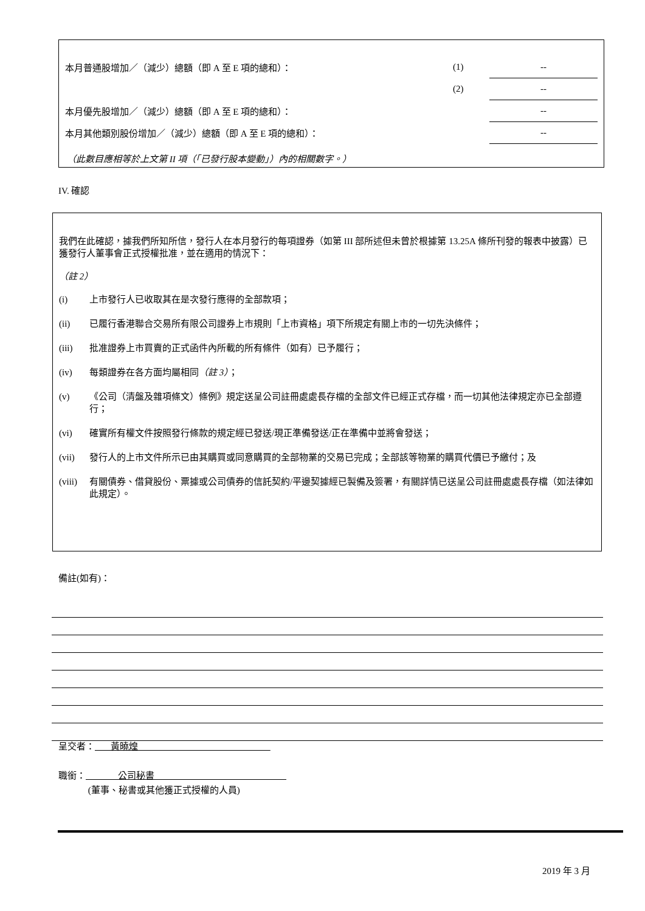| 本月普通股增加／（減少）總額（即 A 至 E 項的總和）： | (1) | -- |
| | (2) | -- |
| 本月優先股增加／（減少）總額（即 A 至 E 項的總和）： | | -- |
| 本月其他類別股份增加／（減少）總額（即 A 至 E 項的總和）： | | -- |
（此數目應相等於上文第 II 項（「已發行股本變動」）內的相關數字。）
IV. 確認
我們在此確認，據我們所知所信，發行人在本月發行的每項證券（如第 III 部所述但未曾於根據第 13.25A 條所刊發的報表中披露）已獲發行人董事會正式授權批准，並在適用的情況下：
（註 2）
(i) 上市發行人已收取其在是次發行應得的全部款項；
(ii) 已履行香港聯合交易所有限公司證券上市規則「上市資格」項下所規定有關上市的一切先決條件；
(iii) 批准證券上市買賣的正式函件內所載的所有條件（如有）已予履行；
(iv) 每類證券在各方面均屬相同（註 3）；
(v) 《公司（清盤及雜項條文）條例》規定送呈公司註冊處處長存檔的全部文件已經正式存檔，而一切其他法律規定亦已全部遵行；
(vi) 確實所有權文件按照發行條款的規定經已發送/現正準備發送/正在準備中並將會發送；
(vii) 發行人的上市文件所示已由其購買或同意購買的全部物業的交易已完成；全部該等物業的購買代價已予繳付；及
(viii) 有關債券、借貸股份、票據或公司債券的信託契約/平邊契據經已製備及簽署，有關詳情已送呈公司註冊處處長存檔（如法律如此規定）。
備註(如有)：
呈交者： 黃曉煌
職銜： 公司秘書
(董事、秘書或其他獲正式授權的人員)
2019 年 3 月